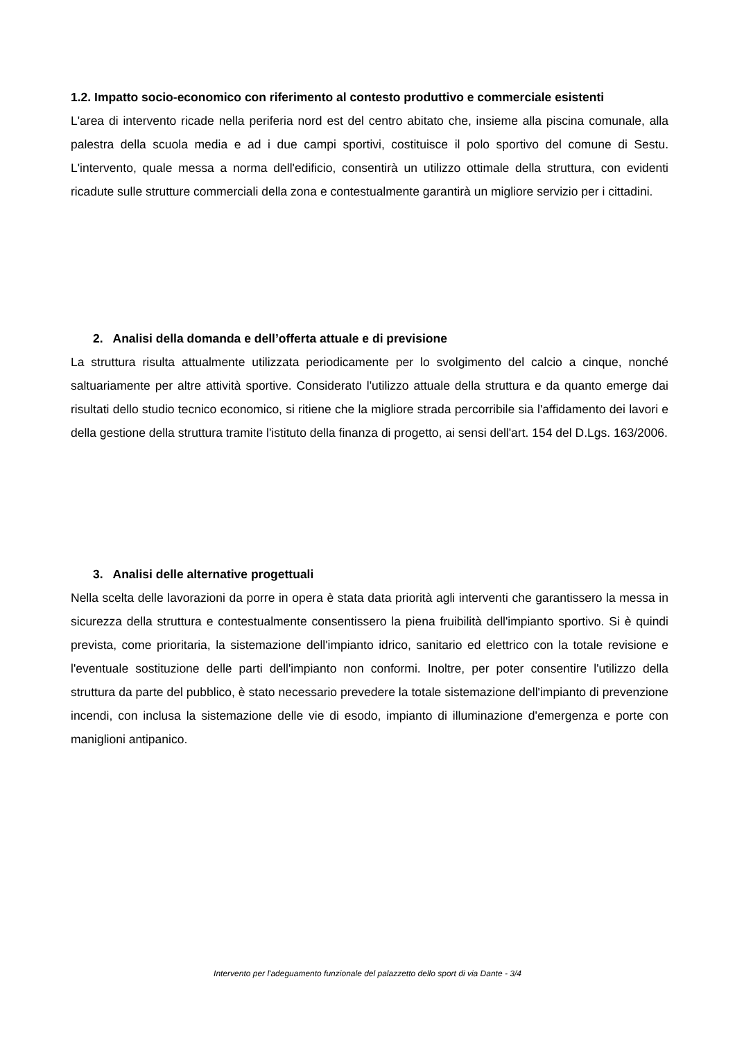1.2. Impatto socio-economico con riferimento al contesto produttivo e commerciale esistenti
L'area di intervento ricade nella periferia nord est del centro abitato che, insieme alla piscina comunale, alla palestra della scuola media e ad i due campi sportivi, costituisce il polo sportivo del comune di Sestu. L'intervento, quale messa a norma dell'edificio, consentirà un utilizzo ottimale della struttura, con evidenti ricadute sulle strutture commerciali della zona e contestualmente garantirà un migliore servizio per i cittadini.
2. Analisi della domanda e dell’offerta attuale e di previsione
La struttura risulta attualmente utilizzata periodicamente per lo svolgimento del calcio a cinque, nonché saltuariamente per altre attività sportive. Considerato l'utilizzo attuale della struttura e da quanto emerge dai risultati dello studio tecnico economico, si ritiene che la migliore strada percorribile sia l'affidamento dei lavori e della gestione della struttura tramite l'istituto della finanza di progetto, ai sensi dell'art. 154 del D.Lgs. 163/2006.
3. Analisi delle alternative progettuali
Nella scelta delle lavorazioni da porre in opera è stata data priorità agli interventi che garantissero la messa in sicurezza della struttura e contestualmente consentissero la piena fruibilità dell'impianto sportivo. Si è quindi prevista, come prioritaria, la sistemazione dell'impianto idrico, sanitario ed elettrico con la totale revisione e l'eventuale sostituzione delle parti dell'impianto non conformi. Inoltre, per poter consentire l'utilizzo della struttura da parte del pubblico, è stato necessario prevedere la totale sistemazione dell'impianto di prevenzione incendi, con inclusa la sistemazione delle vie di esodo, impianto di illuminazione d'emergenza e porte con maniglioni antipanico.
Intervento per l'adeguamento funzionale del palazzetto dello sport di via Dante - 3/4